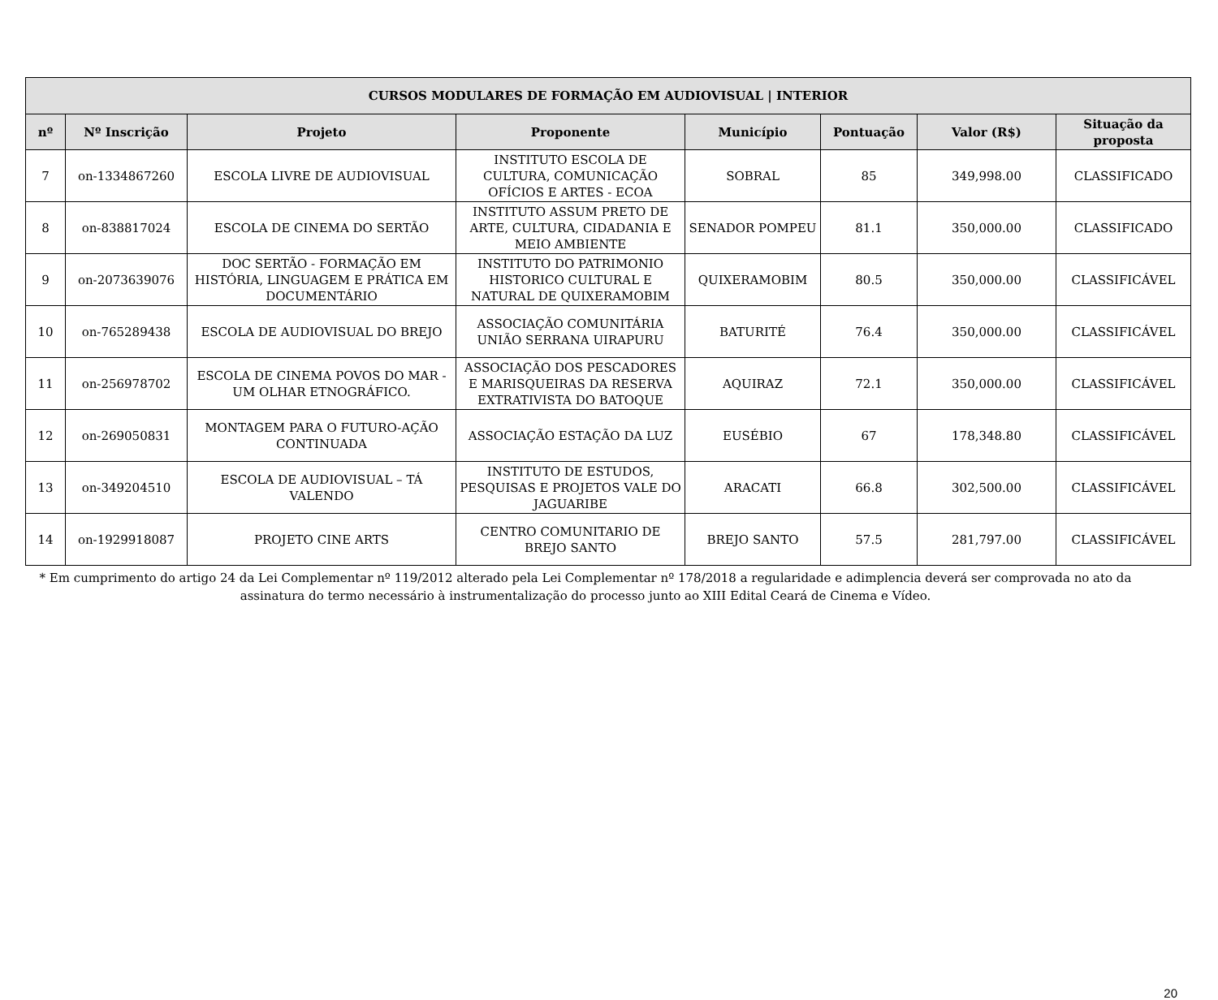| CURSOS MODULARES DE FORMAÇÃO EM AUDIOVISUAL / INTERIOR | | | | | | | |
| --- | --- | --- | --- | --- | --- | --- | --- |
| nº | Nº Inscrição | Projeto | Proponente | Município | Pontuação | Valor (R$) | Situação da proposta |
| 7 | on-1334867260 | ESCOLA LIVRE DE AUDIOVISUAL | INSTITUTO ESCOLA DE CULTURA, COMUNICAÇÃO OFÍCIOS E ARTES - ECOA | SOBRAL | 85 | 349,998.00 | CLASSIFICADO |
| 8 | on-838817024 | ESCOLA DE CINEMA DO SERTÃO | INSTITUTO ASSUM PRETO DE ARTE, CULTURA, CIDADANIA E MEIO AMBIENTE | SENADOR POMPEU | 81.1 | 350,000.00 | CLASSIFICADO |
| 9 | on-2073639076 | DOC SERTÃO - FORMAÇÃO EM HISTÓRIA, LINGUAGEM E PRÁTICA EM DOCUMENTÁRIO | INSTITUTO DO PATRIMONIO HISTORICO CULTURAL E NATURAL DE QUIXERAMOBIM | QUIXERAMOBIM | 80.5 | 350,000.00 | CLASSIFICÁVEL |
| 10 | on-765289438 | ESCOLA DE AUDIOVISUAL DO BREJO | ASSOCIAÇÃO COMUNITÁRIA UNIÃO SERRANA UIRAPURU | BATURITÉ | 76.4 | 350,000.00 | CLASSIFICÁVEL |
| 11 | on-256978702 | ESCOLA DE CINEMA POVOS DO MAR - UM OLHAR ETNOGRÁFICO. | ASSOCIAÇÃO DOS PESCADORES E MARISQUEIRAS DA RESERVA EXTRATIVISTA DO BATOQUE | AQUIRAZ | 72.1 | 350,000.00 | CLASSIFICÁVEL |
| 12 | on-269050831 | MONTAGEM PARA O FUTURO-AÇÃO CONTINUADA | ASSOCIAÇÃO ESTAÇÃO DA LUZ | EUSÉBIO | 67 | 178,348.80 | CLASSIFICÁVEL |
| 13 | on-349204510 | ESCOLA DE AUDIOVISUAL – TÁ VALENDO | INSTITUTO DE ESTUDOS, PESQUISAS E PROJETOS VALE DO JAGUARIBE | ARACATI | 66.8 | 302,500.00 | CLASSIFICÁVEL |
| 14 | on-1929918087 | PROJETO CINE ARTS | CENTRO COMUNITARIO DE BREJO SANTO | BREJO SANTO | 57.5 | 281,797.00 | CLASSIFICÁVEL |
* Em cumprimento do artigo 24 da Lei Complementar nº 119/2012 alterado pela Lei Complementar nº 178/2018 a regularidade e adimplencia deverá ser comprovada no ato da assinatura do termo necessário à instrumentalização do processo junto ao XIII Edital Ceará de Cinema e Vídeo.
20